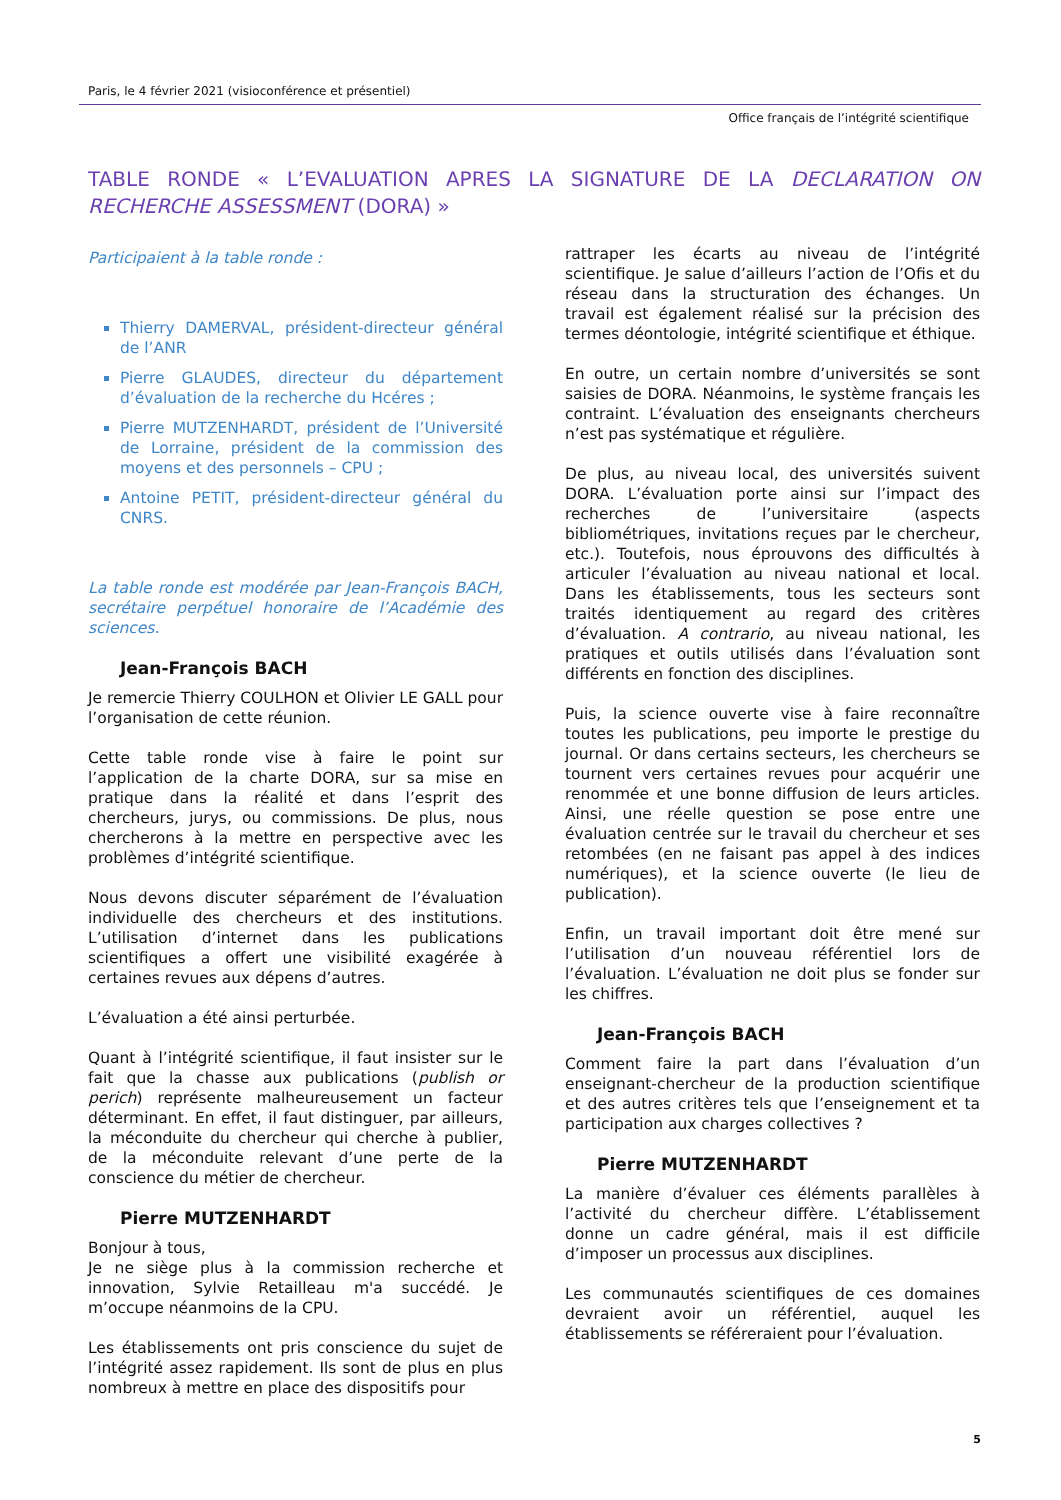Paris, le 4 février 2021 (visioconférence et présentiel)
Office français de l’intégrité scientifique
TABLE RONDE « L’EVALUATION APRES LA SIGNATURE DE LA DECLARATION ON RECHERCHE ASSESSMENT (DORA) »
Participaient à la table ronde :
Thierry DAMERVAL, président-directeur général de l’ANR
Pierre GLAUDES, directeur du département d’évaluation de la recherche du Hcéres ;
Pierre MUTZENHARDT, président de l’Université de Lorraine, président de la commission des moyens et des personnels – CPU ;
Antoine PETIT, président-directeur général du CNRS.
La table ronde est modérée par Jean-François BACH, secrétaire perpétuel honoraire de l’Académie des sciences.
Jean-François BACH
Je remercie Thierry COULHON et Olivier LE GALL pour l’organisation de cette réunion.
Cette table ronde vise à faire le point sur l’application de la charte DORA, sur sa mise en pratique dans la réalité et dans l’esprit des chercheurs, jurys, ou commissions. De plus, nous chercherons à la mettre en perspective avec les problèmes d’intégrité scientifique.
Nous devons discuter séparément de l’évaluation individuelle des chercheurs et des institutions. L’utilisation d’internet dans les publications scientifiques a offert une visibilité exagérée à certaines revues aux dépens d’autres.
L’évaluation a été ainsi perturbée.
Quant à l’intégrité scientifique, il faut insister sur le fait que la chasse aux publications (publish or perich) représente malheureusement un facteur déterminant. En effet, il faut distinguer, par ailleurs, la méconduite du chercheur qui cherche à publier, de la méconduite relevant d’une perte de la conscience du métier de chercheur.
Pierre MUTZENHARDT
Bonjour à tous,
Je ne siège plus à la commission recherche et innovation, Sylvie Retailleau m'a succédé. Je m’occupe néanmoins de la CPU.
Les établissements ont pris conscience du sujet de l’intégrité assez rapidement. Ils sont de plus en plus nombreux à mettre en place des dispositifs pour
rattraper les écarts au niveau de l’intégrité scientifique. Je salue d’ailleurs l’action de l’Ofis et du réseau dans la structuration des échanges. Un travail est également réalisé sur la précision des termes déontologie, intégrité scientifique et éthique.
En outre, un certain nombre d’universités se sont saisies de DORA. Néanmoins, le système français les contraint. L’évaluation des enseignants chercheurs n’est pas systématique et régulière.
De plus, au niveau local, des universités suivent DORA. L’évaluation porte ainsi sur l’impact des recherches de l’universitaire (aspects bibliométriques, invitations reçues par le chercheur, etc.). Toutefois, nous éprouvons des difficultés à articuler l’évaluation au niveau national et local. Dans les établissements, tous les secteurs sont traités identiquement au regard des critères d’évaluation. A contrario, au niveau national, les pratiques et outils utilisés dans l’évaluation sont différents en fonction des disciplines.
Puis, la science ouverte vise à faire reconnaître toutes les publications, peu importe le prestige du journal. Or dans certains secteurs, les chercheurs se tournent vers certaines revues pour acquérir une renommée et une bonne diffusion de leurs articles. Ainsi, une réelle question se pose entre une évaluation centrée sur le travail du chercheur et ses retombées (en ne faisant pas appel à des indices numériques), et la science ouverte (le lieu de publication).
Enfin, un travail important doit être mené sur l’utilisation d’un nouveau référentiel lors de l’évaluation. L’évaluation ne doit plus se fonder sur les chiffres.
Jean-François BACH
Comment faire la part dans l’évaluation d’un enseignant-chercheur de la production scientifique et des autres critères tels que l’enseignement et ta participation aux charges collectives ?
Pierre MUTZENHARDT
La manière d’évaluer ces éléments parallèles à l’activité du chercheur diffère. L’établissement donne un cadre général, mais il est difficile d’imposer un processus aux disciplines.
Les communautés scientifiques de ces domaines devraient avoir un référentiel, auquel les établissements se référeraient pour l’évaluation.
5